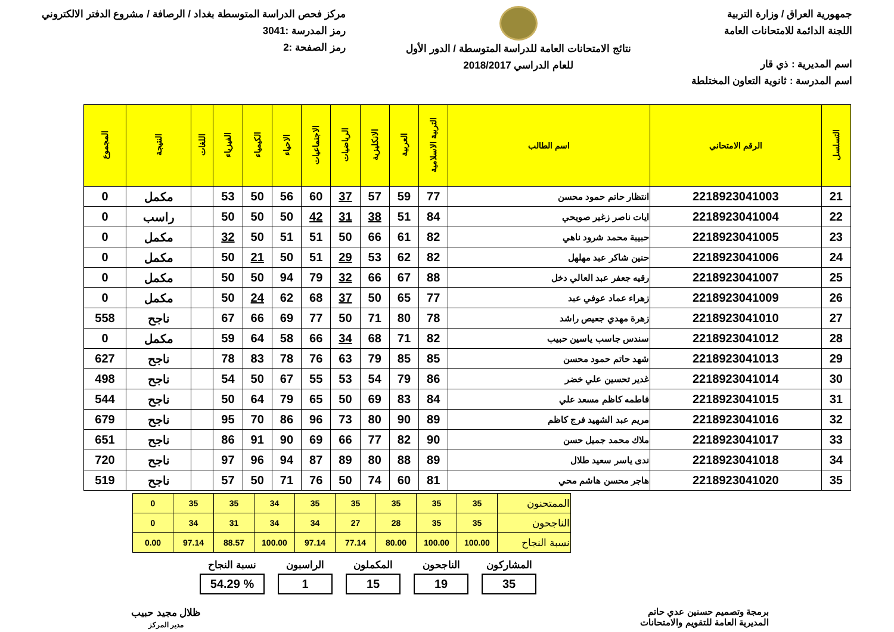جمهورية العراق / وزارة التربية
اللجنة الدائمة للامتحانات العامة
اسم المديرية : ذي قار
اسم المدرسة : ثانوية التعاون المختلطة
نتائج الامتحانات العامة للدراسة المتوسطة / الدور الأول
للعام الدراسي 2018/2017
مركز فحص الدراسة المتوسطة بغداد / الرصافة / مشروع الدفتر الالكتروني
رمز المدرسة :3041
رمز الصفحة :2
| التسلسل | الرقم الامتحاني | اسم الطالب | التربية الاسلامية | العربية | الانكليزية | الرياضيات | الاجتماعيات | الاحياء | الكيمياء | الفيزياء | اللغات | النتيجة | المجموع |
| --- | --- | --- | --- | --- | --- | --- | --- | --- | --- | --- | --- | --- | --- |
| 21 | 2218923041003 | انتظار حاتم حمود محسن | 77 | 59 | 57 | 37 | 60 | 56 | 50 | 53 | | مكمل | 0 |
| 22 | 2218923041004 | ايات ناصر زغير صويحي | 84 | 51 | 38 | 31 | 42 | 50 | 50 | 50 | | راسب | 0 |
| 23 | 2218923041005 | حبيبة محمد شرود ناهي | 82 | 61 | 66 | 50 | 51 | 51 | 50 | 32 | | مكمل | 0 |
| 24 | 2218923041006 | حنين شاكر عبد مهلهل | 82 | 62 | 53 | 29 | 51 | 50 | 21 | 50 | | مكمل | 0 |
| 25 | 2218923041007 | رقيه جعفر عبد العالي دخل | 88 | 67 | 66 | 32 | 79 | 94 | 50 | 50 | | مكمل | 0 |
| 26 | 2218923041009 | زهراء عماد عوفي عبد | 77 | 65 | 50 | 37 | 68 | 62 | 24 | 50 | | مكمل | 0 |
| 27 | 2218923041010 | زهرة مهدي جعيص راشد | 78 | 80 | 71 | 50 | 77 | 69 | 66 | 67 | | ناجح | 558 |
| 28 | 2218923041012 | سندس جاسب ياسين حبيب | 82 | 71 | 68 | 34 | 66 | 58 | 64 | 59 | | مكمل | 0 |
| 29 | 2218923041013 | شهد حاتم حمود محسن | 85 | 85 | 79 | 63 | 76 | 78 | 83 | 78 | | ناجح | 627 |
| 30 | 2218923041014 | غدير تحسين علي خضر | 86 | 79 | 54 | 53 | 55 | 67 | 50 | 54 | | ناجح | 498 |
| 31 | 2218923041015 | فاطمه كاظم مسعد علي | 84 | 83 | 69 | 50 | 65 | 79 | 64 | 50 | | ناجح | 544 |
| 32 | 2218923041016 | مريم عبد الشهيد فرج كاظم | 89 | 90 | 80 | 73 | 96 | 86 | 70 | 95 | | ناجح | 679 |
| 33 | 2218923041017 | ملاك محمد جميل حسن | 90 | 82 | 77 | 66 | 69 | 90 | 91 | 86 | | ناجح | 651 |
| 34 | 2218923041018 | ندى ياسر سعيد طلال | 89 | 88 | 80 | 89 | 87 | 94 | 96 | 97 | | ناجح | 720 |
| 35 | 2218923041020 | هاجر محسن هاشم محي | 81 | 60 | 74 | 50 | 76 | 71 | 50 | 57 | | ناجح | 519 |
| الممتحنون | 35 | 35 | 35 | 35 | 35 | 34 | 35 | 35 | 0 |
| الناجحون | 35 | 35 | 28 | 27 | 34 | 34 | 31 | 34 | 0 |
| نسبة النجاح | 100.00 | 100.00 | 80.00 | 77.14 | 97.14 | 100.00 | 88.57 | 97.14 | 0.00 |
المشاركون
35
الناجحون
19
المكملون
15
الراسبون
1
نسبة النجاح% 54.29
برمجة وتصميم حسنين عدي حاتم
المديرية العامة للتقويم والامتحانات
ظلال مجيد حبيب
مدير المركز